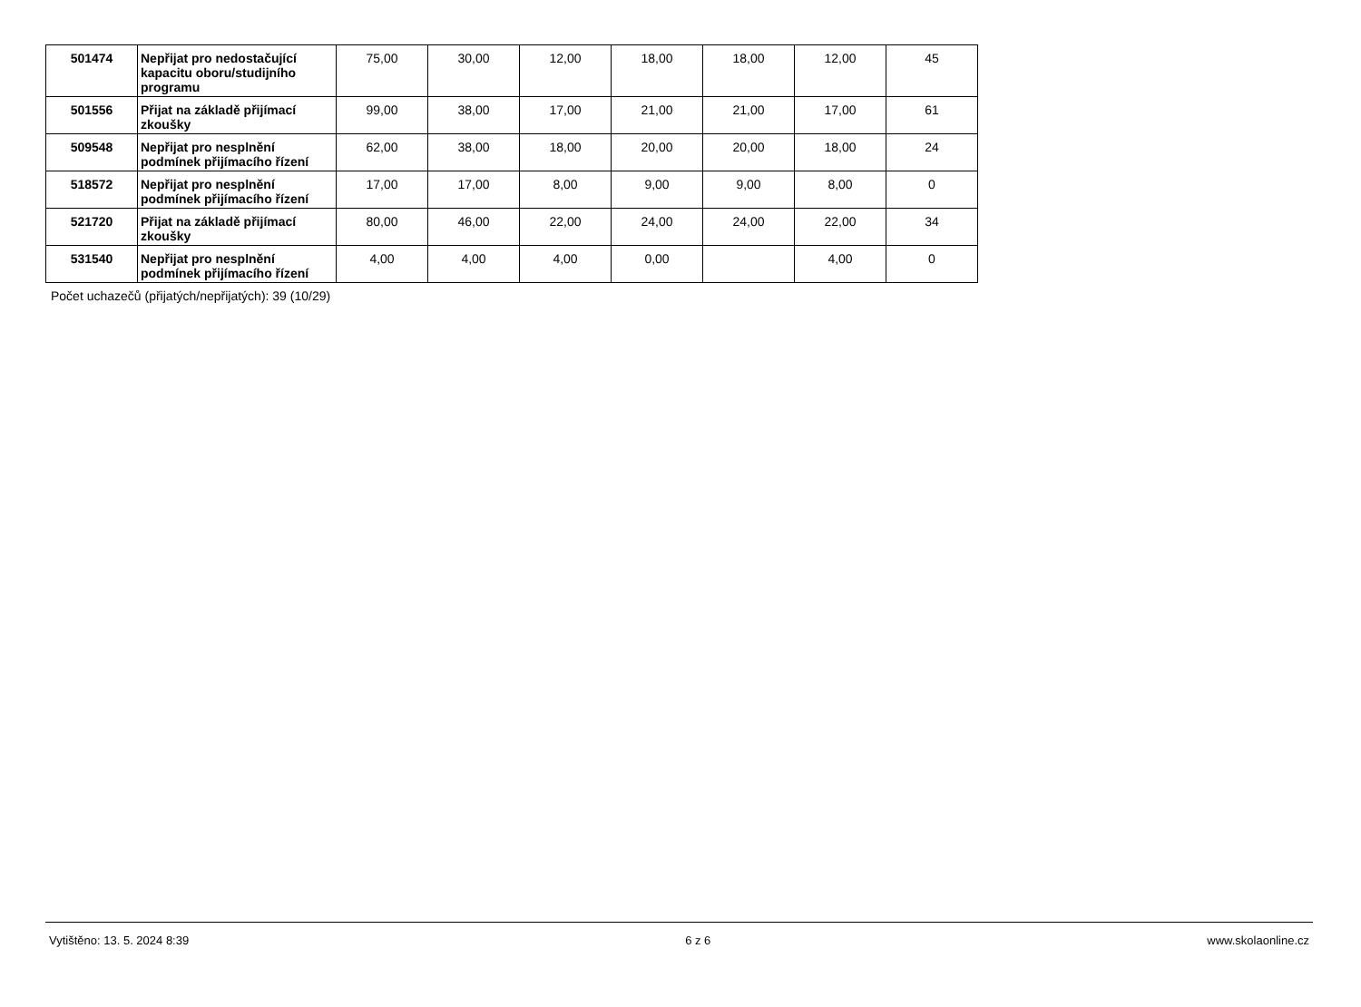| 501474 | Nepřijat pro nedostačující kapacitu oboru/studijního programu | 75,00 | 30,00 | 12,00 | 18,00 | 18,00 | 12,00 | 45 |
| 501556 | Přijat na základě přijímací zkoušky | 99,00 | 38,00 | 17,00 | 21,00 | 21,00 | 17,00 | 61 |
| 509548 | Nepřijat pro nesplnění podmínek přijímacího řízení | 62,00 | 38,00 | 18,00 | 20,00 | 20,00 | 18,00 | 24 |
| 518572 | Nepřijat pro nesplnění podmínek přijímacího řízení | 17,00 | 17,00 | 8,00 | 9,00 | 9,00 | 8,00 | 0 |
| 521720 | Přijat na základě přijímací zkoušky | 80,00 | 46,00 | 22,00 | 24,00 | 24,00 | 22,00 | 34 |
| 531540 | Nepřijat pro nesplnění podmínek přijímacího řízení | 4,00 | 4,00 | 4,00 | 0,00 | | 4,00 | 0 |
Počet uchazečů (přijatých/nepřijatých): 39 (10/29)
Vytištěno: 13. 5. 2024 8:39 6 z 6 www.skolaonline.cz